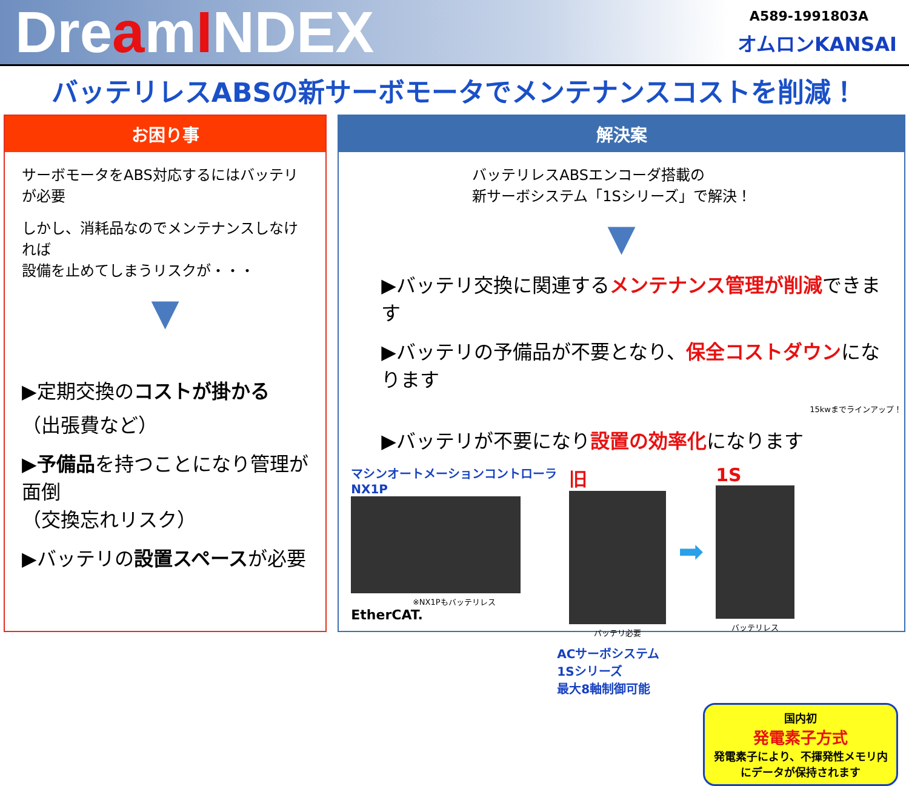DreamINDEX
A589-1991803A
オムロンKANSAI
バッテリレスABSの新サーボモータでメンテナンスコストを削減！
お困り事
サーボモータをABS対応するにはバッテリが必要
しかし、消耗品なのでメンテナンスしなければ
設備を止めてしまうリスクが・・・
▼
▶定期交換のコストが掛かる
（出張費など）
▶予備品を持つことになり管理が面倒
（交換忘れリスク）
▶バッテリの設置スペースが必要
解決案
バッテリレスABSエンコーダ搭載の
新サーボシステム「1Sシリーズ」で解決！
▼
▶バッテリ交換に関連するメンテナンス管理が削減できます
▶バッテリの予備品が不要となり、保全コストダウンになります
15kwまでラインアップ！
▶バッテリが不要になり設置の効率化になります
マシンオートメーションコントローラ
NX1P
※NX1Pもバッテリレス
EtherCAT.
旧
バッテリ必要
➡
1S
バッテリレス
ACサーボシステム
1Sシリーズ
最大8軸制御可能
国内初
発電素子方式
発電素子により、不揮発性メモリ内にデータが保持されます